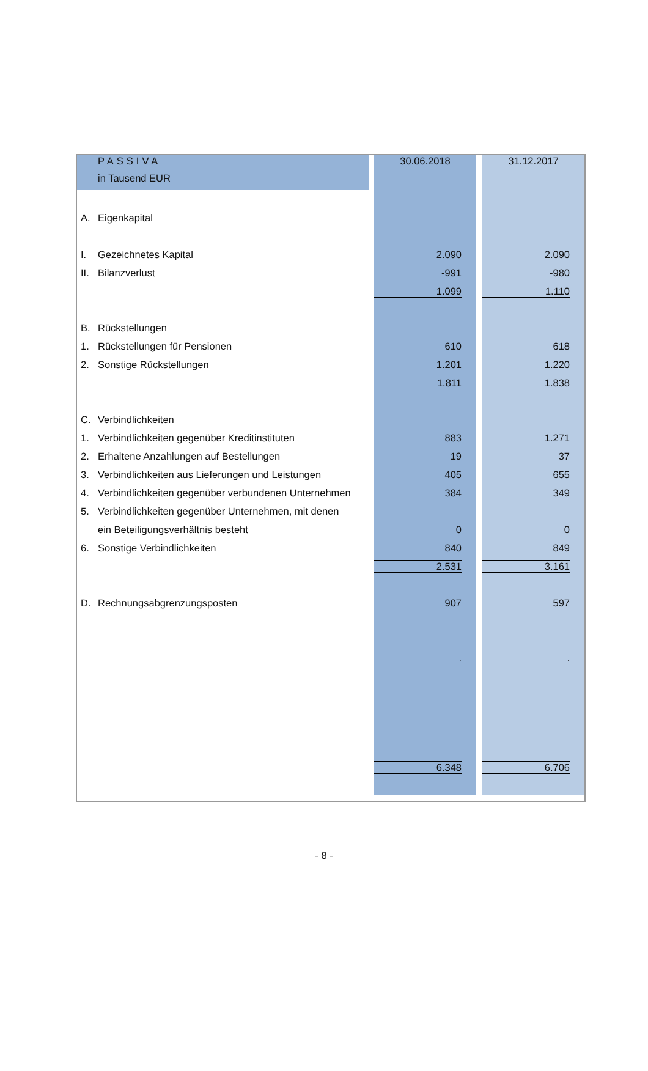| | PASSIVA | | 30.06.2018 | | 31.12.2017 |
| | in Tausend EUR | | | | |
| A. | Eigenkapital | | | | |
| I. | Gezeichnetes Kapital | | 2.090 | | 2.090 |
| II. | Bilanzverlust | | -991 | | -980 |
| | | | 1.099 | | 1.110 |
| B. | Rückstellungen | | | | |
| 1. | Rückstellungen für Pensionen | | 610 | | 618 |
| 2. | Sonstige Rückstellungen | | 1.201 | | 1.220 |
| | | | 1.811 | | 1.838 |
| C. | Verbindlichkeiten | | | | |
| 1. | Verbindlichkeiten gegenüber Kreditinstituten | | 883 | | 1.271 |
| 2. | Erhaltene Anzahlungen auf Bestellungen | | 19 | | 37 |
| 3. | Verbindlichkeiten aus Lieferungen und Leistungen | | 405 | | 655 |
| 4. | Verbindlichkeiten gegenüber verbundenen Unternehmen | | 384 | | 349 |
| 5. | Verbindlichkeiten gegenüber Unternehmen, mit denen | | | | |
| | ein Beteiligungsverhältnis besteht | | 0 | | 0 |
| 6. | Sonstige Verbindlichkeiten | | 840 | | 849 |
| | | | 2.531 | | 3.161 |
| D. | Rechnungsabgrenzungsposten | | 907 | | 597 |
| | | | . | | . |
| | | | 6.348 | | 6.706 |
- 8 -